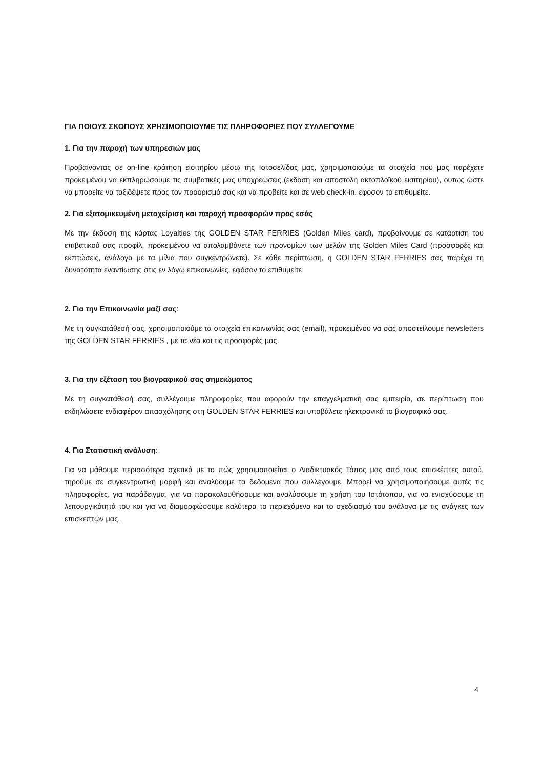ΓΙΑ ΠΟΙΟΥΣ ΣΚΟΠΟΥΣ ΧΡΗΣΙΜΟΠΟΙΟΥΜΕ ΤΙΣ ΠΛΗΡΟΦΟΡΙΕΣ ΠΟΥ ΣΥΛΛΕΓΟΥΜΕ
1. Για την παροχή των υπηρεσιών μας
Προβαίνοντας σε on-line κράτηση εισιτηρίου μέσω της Ιστοσελίδας μας, χρησιμοποιούμε τα στοιχεία που μας παρέχετε προκειμένου να εκπληρώσουμε τις συμβατικές μας υποχρεώσεις (έκδοση και αποστολή ακτοπλοϊκού εισιτηρίου), ούτως ώστε να μπορείτε να ταξιδέψετε προς τον προορισμό σας και να προβείτε και σε web check-in, εφόσον το επιθυμείτε.
2. Για εξατομικευμένη μεταχείριση και παροχή προσφορών προς εσάς
Με την έκδοση της κάρτας Loyalties της GOLDEN STAR FERRIES (Golden Miles card), προβαίνουμε σε κατάρτιση του επιβατικού σας προφίλ, προκειμένου να απολαμβάνετε των προνομίων των μελών της Golden Miles Card (προσφορές και εκπτώσεις, ανάλογα με τα μίλια που συγκεντρώνετε). Σε κάθε περίπτωση, η GOLDEN STAR FERRIES σας παρέχει τη δυνατότητα εναντίωσης στις εν λόγω επικοινωνίες, εφόσον το επιθυμείτε.
2. Για την Επικοινωνία μαζί σας:
Με τη συγκατάθεσή σας, χρησιμοποιούμε τα στοιχεία επικοινωνίας σας (email), προκειμένου να σας αποστείλουμε newsletters της GOLDEN STAR FERRIES , με τα νέα και τις προσφορές μας.
3. Για την εξέταση του βιογραφικού σας σημειώματος
Με τη συγκατάθεσή σας, συλλέγουμε πληροφορίες που αφορούν την επαγγελματική σας εμπειρία, σε περίπτωση που εκδηλώσετε ενδιαφέρον απασχόλησης στη GOLDEN STAR FERRIES και υποβάλετε ηλεκτρονικά το βιογραφικό σας.
4. Για Στατιστική ανάλυση:
Για να μάθουμε περισσότερα σχετικά με το πώς χρησιμοποιείται ο Διαδικτυακός Τόπος μας από τους επισκέπτες αυτού, τηρούμε σε συγκεντρωτική μορφή και αναλύουμε τα δεδομένα που συλλέγουμε. Μπορεί να χρησιμοποιήσουμε αυτές τις πληροφορίες, για παράδειγμα, για να παρακολουθήσουμε και αναλύσουμε τη χρήση του Ιστότοπου, για να ενισχύσουμε τη λειτουργικότητά του και για να διαμορφώσουμε καλύτερα το περιεχόμενο και το σχεδιασμό του ανάλογα με τις ανάγκες των επισκεπτών μας.
4